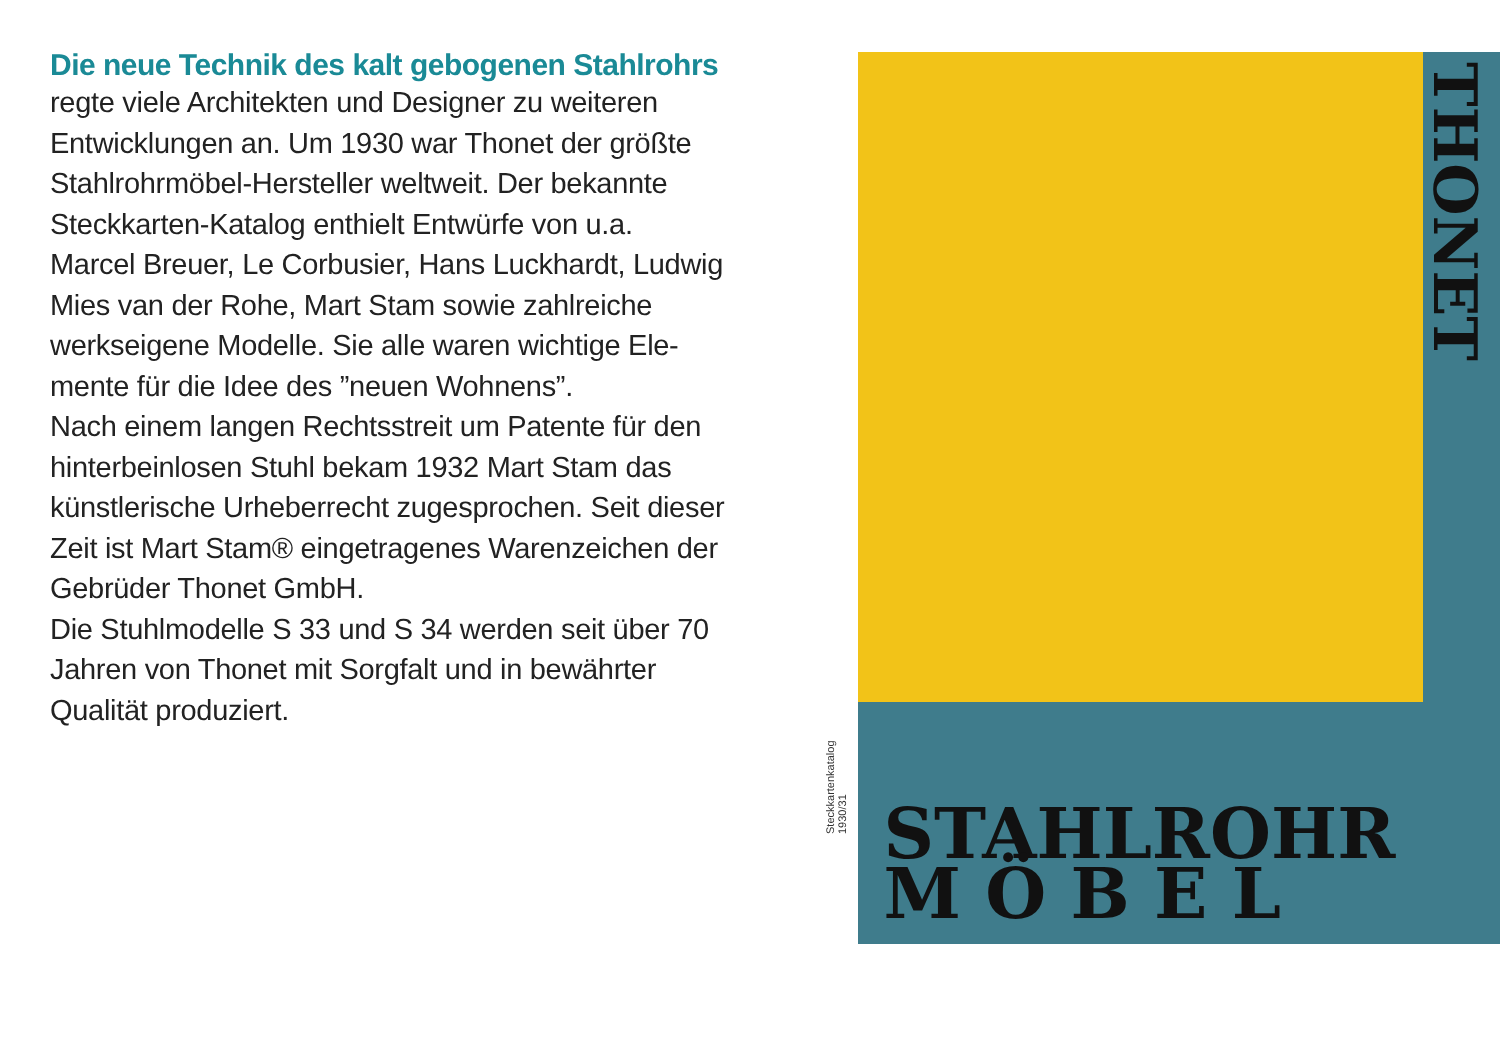Die neue Technik des kalt gebogenen Stahlrohrs
regte viele Architekten und Designer zu weiteren Entwicklungen an. Um 1930 war Thonet der größte Stahlrohrmöbel-Hersteller weltweit. Der bekannte Steckkarten-Katalog enthielt Entwürfe von u.a. Marcel Breuer, Le Corbusier, Hans Luckhardt, Ludwig Mies van der Rohe, Mart Stam sowie zahlreiche werkseigene Modelle. Sie alle waren wichtige Ele-mente für die Idee des ”neuen Wohnens”.
Nach einem langen Rechtsstreit um Patente für den hinterbeinlosen Stuhl bekam 1932 Mart Stam das künstlerische Urheberrecht zugesprochen. Seit dieser Zeit ist Mart Stam® eingetragenes Warenzeichen der Gebrüder Thonet GmbH.
Die Stuhlmodelle S 33 und S 34 werden seit über 70 Jahren von Thonet mit Sorgfalt und in bewährter Qualität produziert.
Steckkartenkatalog 1930/31
THONET
STAHLROHR
M Ö B E L